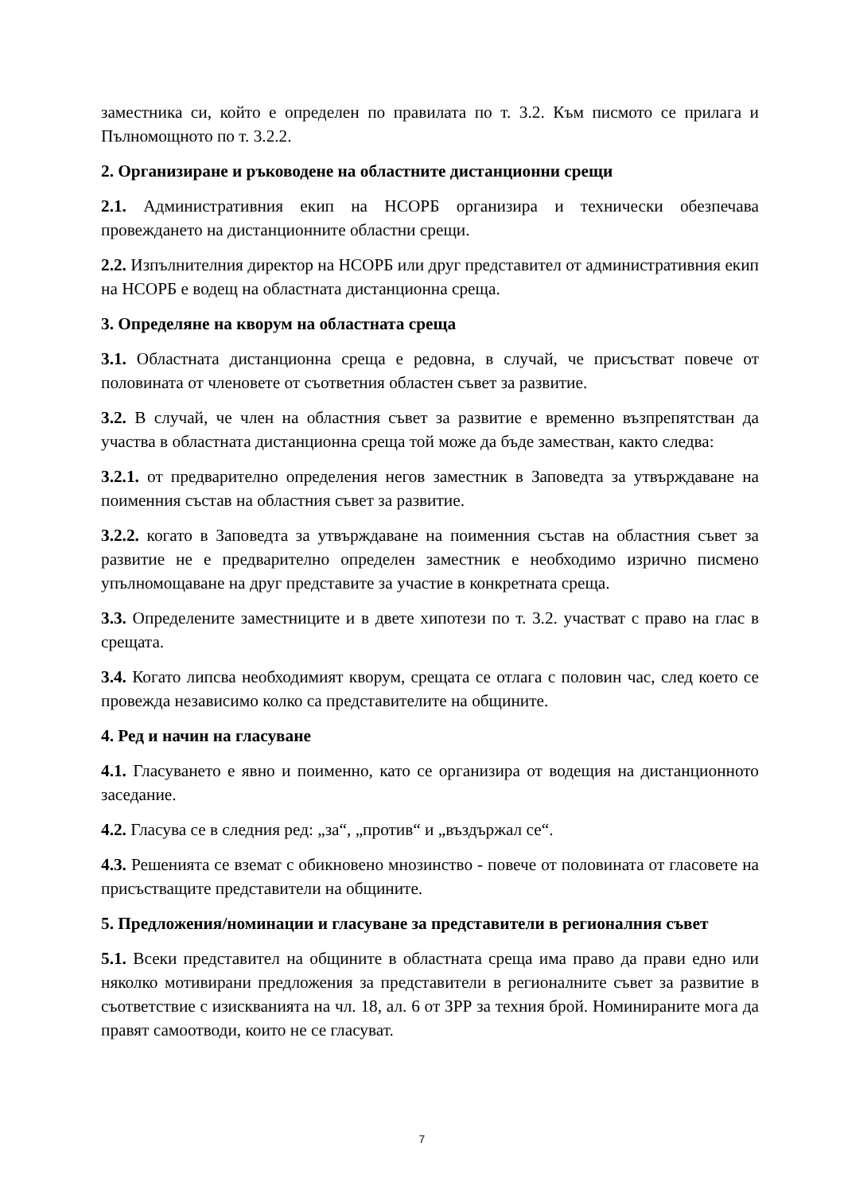заместника си, който е определен по правилата по т. 3.2. Към писмото се прилага и Пълномощното по т. 3.2.2.
2. Организиране и ръководене на областните дистанционни срещи
2.1. Административния екип на НСОРБ организира и технически обезпечава провеждането на дистанционните областни срещи.
2.2. Изпълнителния директор на НСОРБ или друг представител от административния екип на НСОРБ е водещ на областната дистанционна среща.
3. Определяне на кворум на областната среща
3.1. Областната дистанционна среща е редовна, в случай, че присъстват повече от половината от членовете от съответния областен съвет за развитие.
3.2. В случай, че член на областния съвет за развитие е временно възпрепятстван да участва в областната дистанционна среща той може да бъде заместван, както следва:
3.2.1. от предварително определения негов заместник в Заповедта за утвърждаване на поименния състав на областния съвет за развитие.
3.2.2. когато в Заповедта за утвърждаване на поименния състав на областния съвет за развитие не е предварително определен заместник е необходимо изрично писмено упълномощаване на друг представите за участие в конкретната среща.
3.3. Определените заместниците и в двете хипотези по т. 3.2. участват с право на глас в срещата.
3.4. Когато липсва необходимият кворум, срещата се отлага с половин час, след което се провежда независимо колко са представителите на общините.
4. Ред и начин на гласуване
4.1. Гласуването е явно и поименно, като се организира от водещия на дистанционното заседание.
4.2. Гласува се в следния ред: „за“, „против“ и „въздържал се“.
4.3. Решенията се вземат с обикновено мнозинство - повече от половината от гласовете на присъстващите представители на общините.
5. Предложения/номинации и гласуване за представители в регионалния съвет
5.1. Всеки представител на общините в областната среща има право да прави едно или няколко мотивирани предложения за представители в регионалните съвет за развитие в съответствие с изискванията на чл. 18, ал. 6 от ЗРР за техния брой. Номинираните мога да правят самоотводи, които не се гласуват.
7